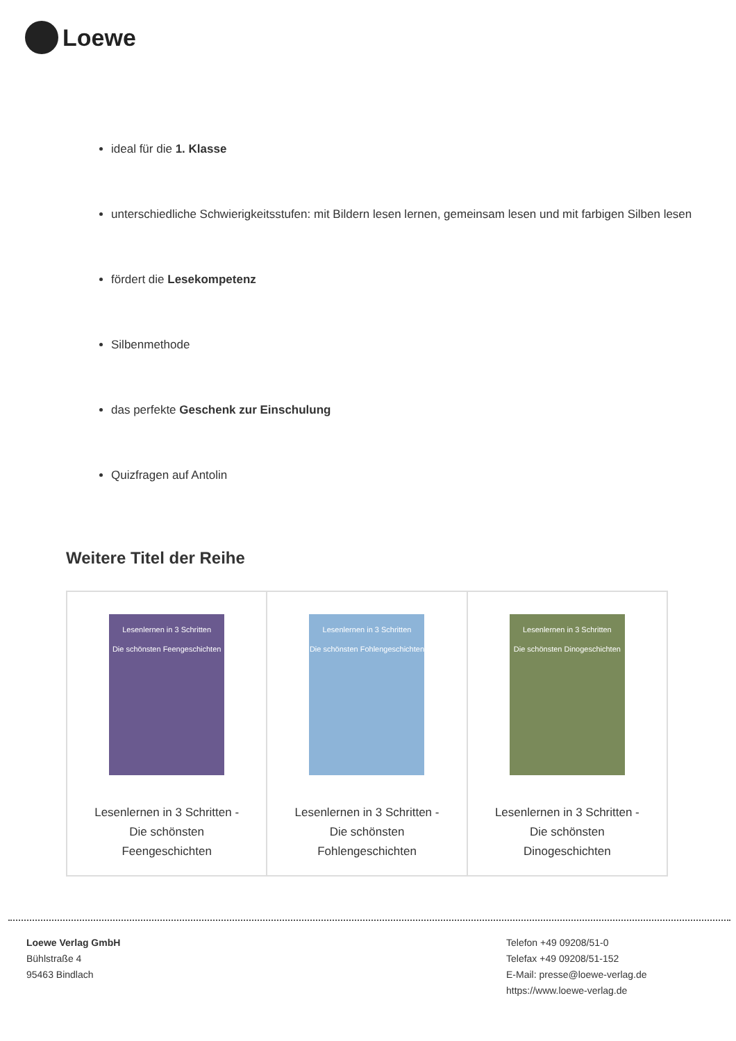Loewe
ideal für die 1. Klasse
unterschiedliche Schwierigkeitsstufen: mit Bildern lesen lernen, gemeinsam lesen und mit farbigen Silben lesen
fördert die Lesekompetenz
Silbenmethode
das perfekte Geschenk zur Einschulung
Quizfragen auf Antolin
Weitere Titel der Reihe
| Lesenlernen in 3 Schritten Die schönsten Feengeschichten Lesenlernen in 3 Schritten - Die schönsten Feengeschichten | Lesenlernen in 3 Schritten Die schönsten Fohlengeschichten Lesenlernen in 3 Schritten - Die schönsten Fohlengeschichten | Lesenlernen in 3 Schritten Die schönsten Dinogeschichten Lesenlernen in 3 Schritten - Die schönsten Dinogeschichten |
Loewe Verlag GmbH
Bühlstraße 4
95463 Bindlach
Telefon +49 09208/51-0
Telefax +49 09208/51-152
E-Mail: presse@loewe-verlag.de
https://www.loewe-verlag.de